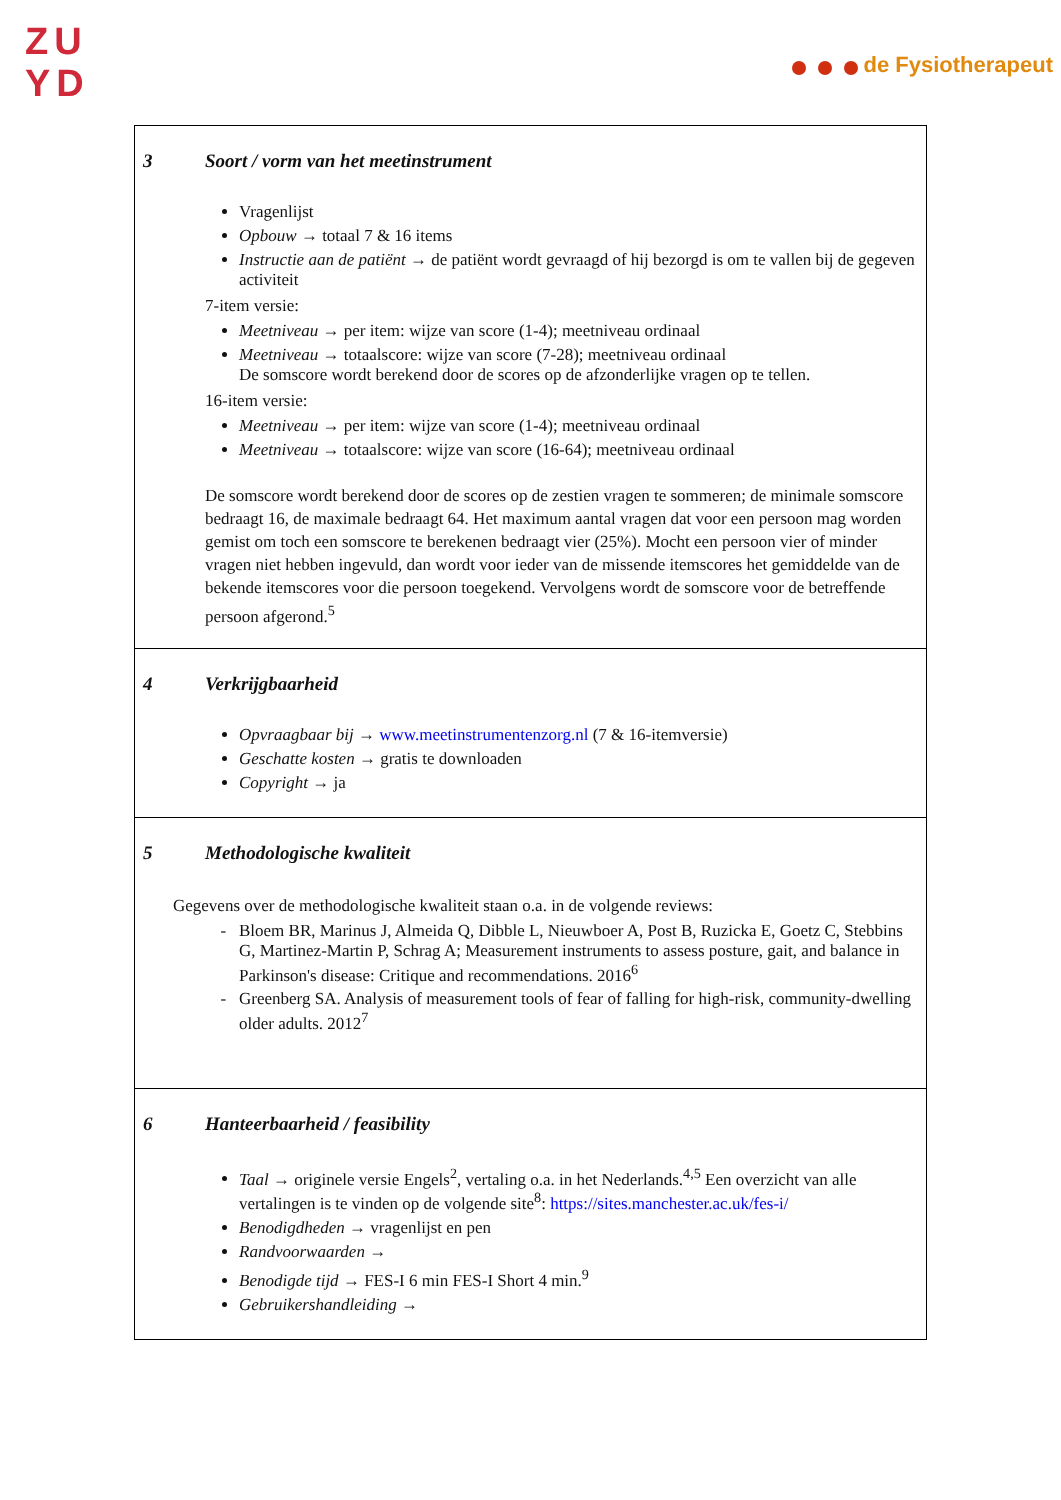ZU
YD
de Fysiotherapeut
| 3 Soort / vorm van het meetinstrument Vragenlijst Opbouw → totaal 7 & 16 items Instructie aan de patiënt → de patiënt wordt gevraagd of hij bezorgd is om te vallen bij de gegeven activiteit 7-item versie: Meetniveau → per item: wijze van score (1-4); meetniveau ordinaal Meetniveau → totaalscore: wijze van score (7-28); meetniveau ordinaal De somscore wordt berekend door de scores op de afzonderlijke vragen op te tellen. 16-item versie: Meetniveau → per item: wijze van score (1-4); meetniveau ordinaal Meetniveau → totaalscore: wijze van score (16-64); meetniveau ordinaal De somscore wordt berekend door de scores op de zestien vragen te sommeren; de minimale somscore bedraagt 16, de maximale bedraagt 64. Het maximum aantal vragen dat voor een persoon mag worden gemist om toch een somscore te berekenen bedraagt vier (25%). Mocht een persoon vier of minder vragen niet hebben ingevuld, dan wordt voor ieder van de missende itemscores het gemiddelde van de bekende itemscores voor die persoon toegekend. Vervolgens wordt de somscore voor de betreffende persoon afgerond.<sup>5</sup> |
| 4 Verkrijgbaarheid Opvraagbaar bij → www.meetinstrumentenzorg.nl (7 & 16-itemversie) Geschatte kosten → gratis te downloaden Copyright → ja |
| 5 Methodologische kwaliteit Gegevens over de methodologische kwaliteit staan o.a. in de volgende reviews: Bloem BR, Marinus J, Almeida Q, Dibble L, Nieuwboer A, Post B, Ruzicka E, Goetz C, Stebbins G, Martinez-Martin P, Schrag A; Measurement instruments to assess posture, gait, and balance in Parkinson's disease: Critique and recommendations. 2016<sup>6</sup> Greenberg SA. Analysis of measurement tools of fear of falling for high-risk, community-dwelling older adults. 2012<sup>7</sup> |
| 6 Hanteerbaarheid / feasibility Taal → originele versie Engels<sup>2</sup>, vertaling o.a. in het Nederlands.<sup>4,5</sup> Een overzicht van alle vertalingen is te vinden op de volgende site<sup>8</sup>: https://sites.manchester.ac.uk/fes-i/ Benodigdheden → vragenlijst en pen Randvoorwaarden → Benodigde tijd → FES-I 6 min FES-I Short 4 min.<sup>9</sup> Gebruikershandleiding → |